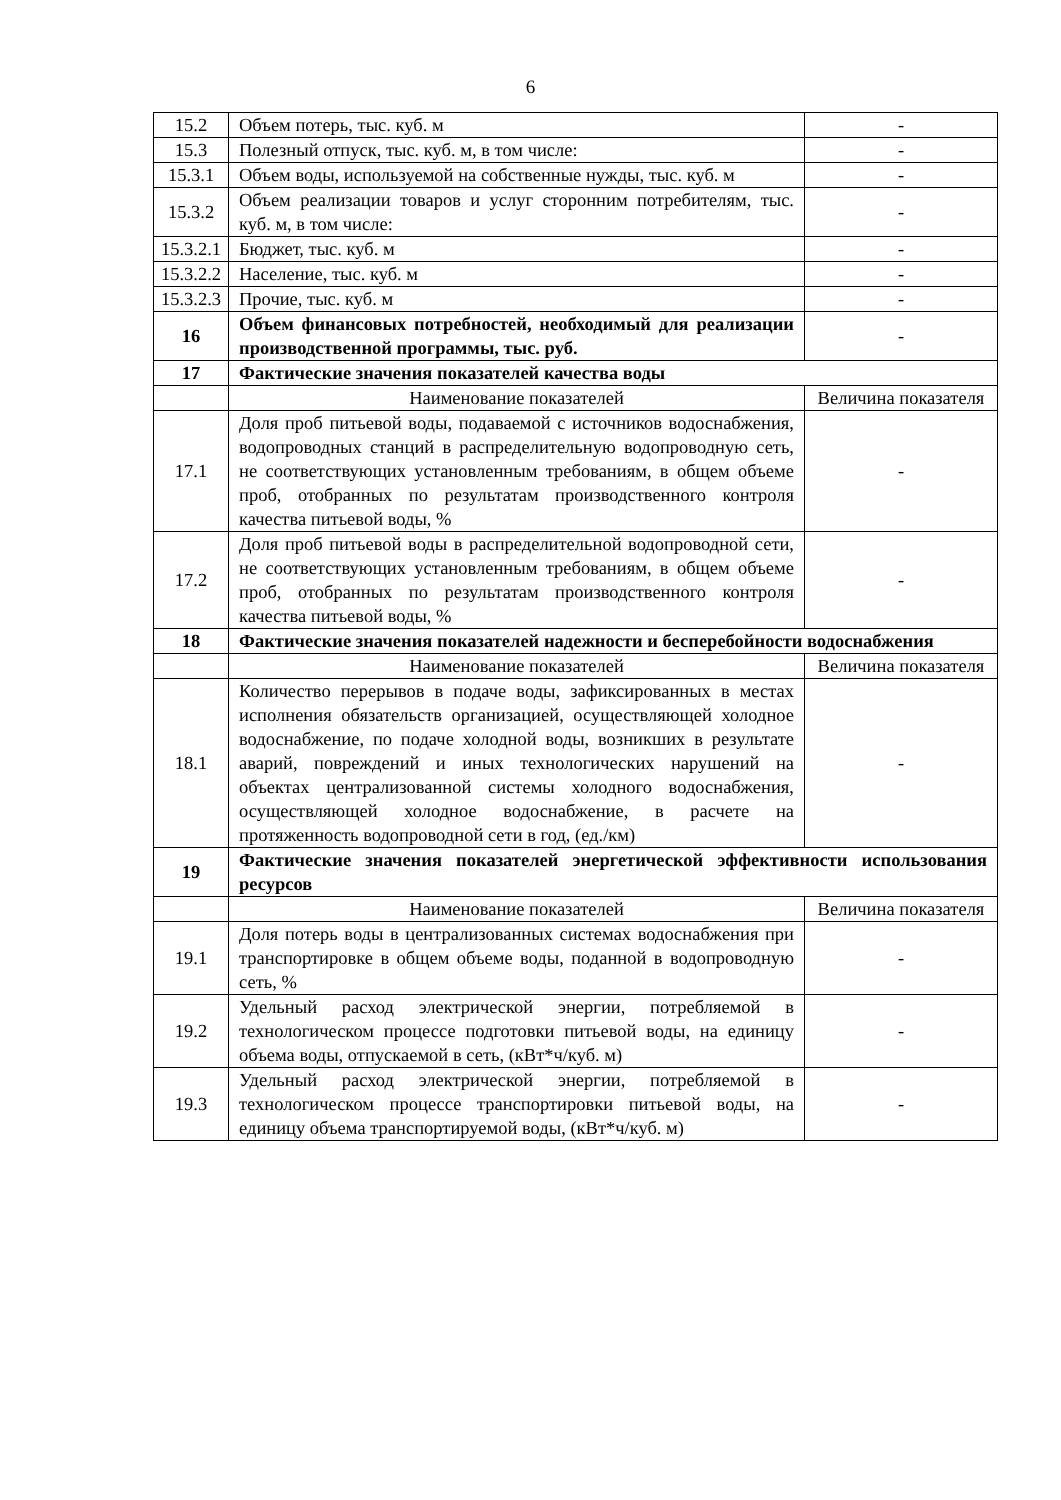6
| 15.2 | Объем потерь, тыс. куб. м | - |
| 15.3 | Полезный отпуск, тыс. куб. м, в том числе: | - |
| 15.3.1 | Объем воды, используемой на собственные нужды, тыс. куб. м | - |
| 15.3.2 | Объем реализации товаров и услуг сторонним потребителям, тыс. куб. м, в том числе: | - |
| 15.3.2.1 | Бюджет, тыс. куб. м | - |
| 15.3.2.2 | Население, тыс. куб. м | - |
| 15.3.2.3 | Прочие, тыс. куб. м | - |
| 16 | Объем финансовых потребностей, необходимый для реализации производственной программы, тыс. руб. | - |
| 17 | Фактические значения показателей качества воды | |
| | Наименование показателей | Величина показателя |
| 17.1 | Доля проб питьевой воды, подаваемой с источников водоснабжения, водопроводных станций в распределительную водопроводную сеть, не соответствующих установленным требованиям, в общем объеме проб, отобранных по результатам производственного контроля качества питьевой воды, % | - |
| 17.2 | Доля проб питьевой воды в распределительной водопроводной сети, не соответствующих установленным требованиям, в общем объеме проб, отобранных по результатам производственного контроля качества питьевой воды, % | - |
| 18 | Фактические значения показателей надежности и бесперебойности водоснабжения | |
| | Наименование показателей | Величина показателя |
| 18.1 | Количество перерывов в подаче воды, зафиксированных в местах исполнения обязательств организацией, осуществляющей холодное водоснабжение, по подаче холодной воды, возникших в результате аварий, повреждений и иных технологических нарушений на объектах централизованной системы холодного водоснабжения, осуществляющей холодное водоснабжение, в расчете на протяженность водопроводной сети в год, (ед./км) | - |
| 19 | Фактические значения показателей энергетической эффективности использования ресурсов | |
| | Наименование показателей | Величина показателя |
| 19.1 | Доля потерь воды в централизованных системах водоснабжения при транспортировке в общем объеме воды, поданной в водопроводную сеть, % | - |
| 19.2 | Удельный расход электрической энергии, потребляемой в технологическом процессе подготовки питьевой воды, на единицу объема воды, отпускаемой в сеть, (кВт*ч/куб. м) | - |
| 19.3 | Удельный расход электрической энергии, потребляемой в технологическом процессе транспортировки питьевой воды, на единицу объема транспортируемой воды, (кВт*ч/куб. м) | - |